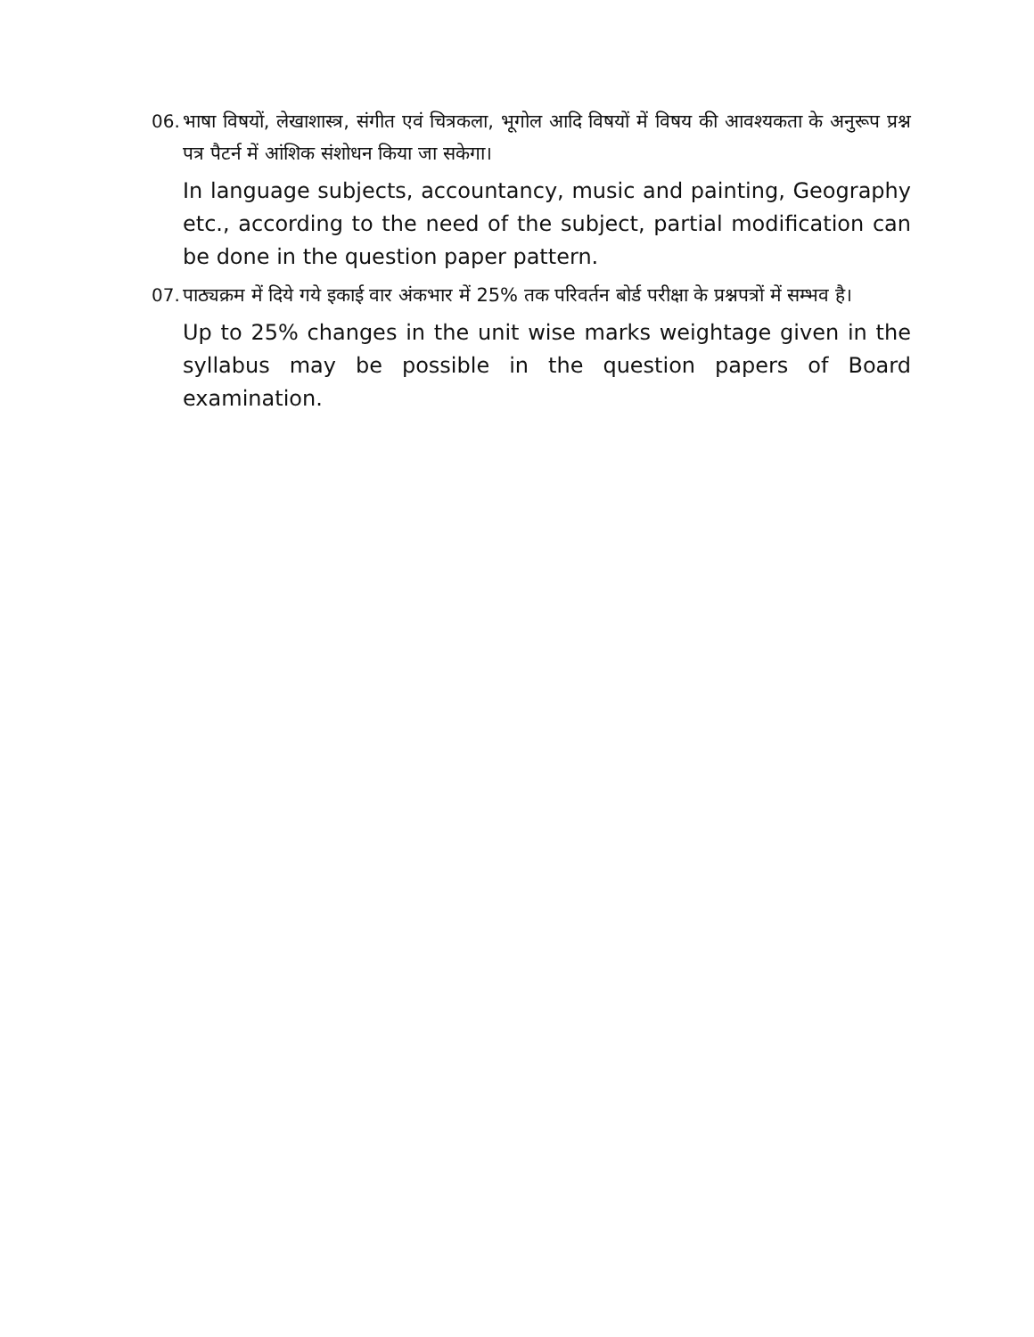06.
भाषा विषयों, लेखाशास्त्र, संगीत एवं चित्रकला, भूगोल आदि विषयों में विषय की आवश्यकता के अनुरूप प्रश्न पत्र पैटर्न में आंशिक संशोधन किया जा सकेगा।
In language subjects, accountancy, music and painting, Geography etc., according to the need of the subject, partial modification can be done in the question paper pattern.
07.
पाठ्यक्रम में दिये गये इकाई वार अंकभार में 25% तक परिवर्तन बोर्ड परीक्षा के प्रश्नपत्रों में सम्भव है।
Up to 25% changes in the unit wise marks weightage given in the syllabus may be possible in the question papers of Board examination.